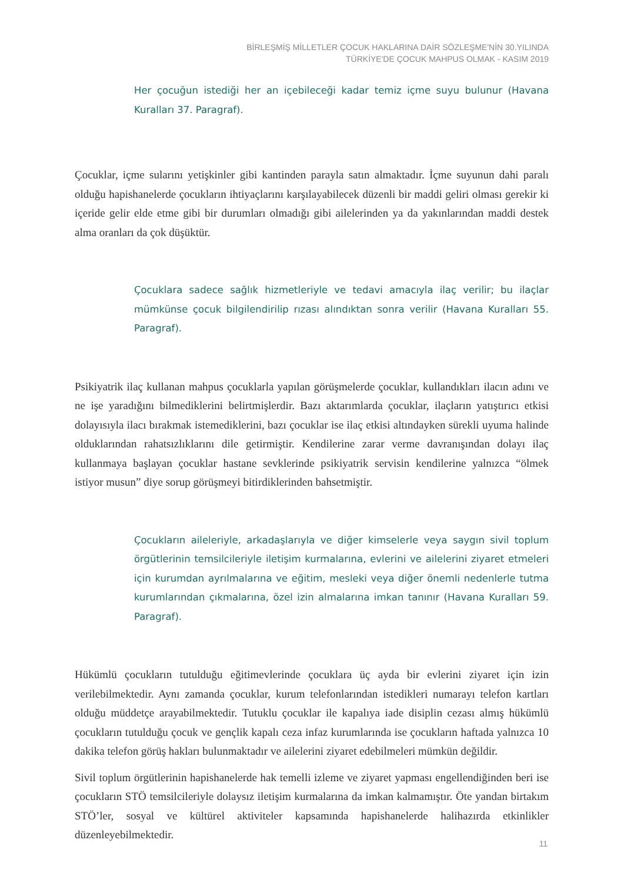BİRLEŞMİŞ MİLLETLER ÇOCUK HAKLARINA DAİR SÖZLEŞME'NİN 30.YILINDA
TÜRKİYE'DE ÇOCUK MAHPUS OLMAK - KASIM 2019
Her çocuğun istediği her an içebileceği kadar temiz içme suyu bulunur (Havana Kuralları 37. Paragraf).
Çocuklar, içme sularını yetişkinler gibi kantinden parayla satın almaktadır. İçme suyunun dahi paralı olduğu hapishanelerde çocukların ihtiyaçlarını karşılayabilecek düzenli bir maddi geliri olması gerekir ki içeride gelir elde etme gibi bir durumları olmadığı gibi ailelerinden ya da yakınlarından maddi destek alma oranları da çok düşüktür.
Çocuklara sadece sağlık hizmetleriyle ve tedavi amacıyla ilaç verilir; bu ilaçlar mümkünse çocuk bilgilendirilip rızası alındıktan sonra verilir (Havana Kuralları 55. Paragraf).
Psikiyatrik ilaç kullanan mahpus çocuklarla yapılan görüşmelerde çocuklar, kullandıkları ilacın adını ve ne işe yaradığını bilmediklerini belirtmişlerdir. Bazı aktarımlarda çocuklar, ilaçların yatıştırıcı etkisi dolayısıyla ilacı bırakmak istemediklerini, bazı çocuklar ise ilaç etkisi altındayken sürekli uyuma halinde olduklarından rahatsızlıklarını dile getirmiştir. Kendilerine zarar verme davranışından dolayı ilaç kullanmaya başlayan çocuklar hastane sevklerinde psikiyatrik servisin kendilerine yalnızca “ölmek istiyor musun” diye sorup görüşmeyi bitirdiklerinden bahsetmiştir.
Çocukların aileleriyle, arkadaşlarıyla ve diğer kimselerle veya saygın sivil toplum örgütlerinin temsilcileriyle iletişim kurmalarına, evlerini ve ailelerini ziyaret etmeleri için kurumdan ayrılmalarına ve eğitim, mesleki veya diğer önemli nedenlerle tutma kurumlarından çıkmalarına, özel izin almalarına imkan tanınır (Havana Kuralları 59. Paragraf).
Hükümlü çocukların tutulduğu eğitimevlerinde çocuklara üç ayda bir evlerini ziyaret için izin verilebilmektedir. Aynı zamanda çocuklar, kurum telefonlarından istedikleri numarayı telefon kartları olduğu müddetçe arayabilmektedir. Tutuklu çocuklar ile kapalıya iade disiplin cezası almış hükümlü çocukların tutulduğu çocuk ve gençlik kapalı ceza infaz kurumlarında ise çocukların haftada yalnızca 10 dakika telefon görüş hakları bulunmaktadır ve ailelerini ziyaret edebilmeleri mümkün değildir.
Sivil toplum örgütlerinin hapishanelerde hak temelli izleme ve ziyaret yapması engellendiğinden beri ise çocukların STÖ temsilcileriyle dolaysız iletişim kurmalarına da imkan kalmamıştır. Öte yandan birtakım STÖ’ler, sosyal ve kültürel aktiviteler kapsamında hapishanelerde halihazırda etkinlikler düzenleyebilmektedir.
11